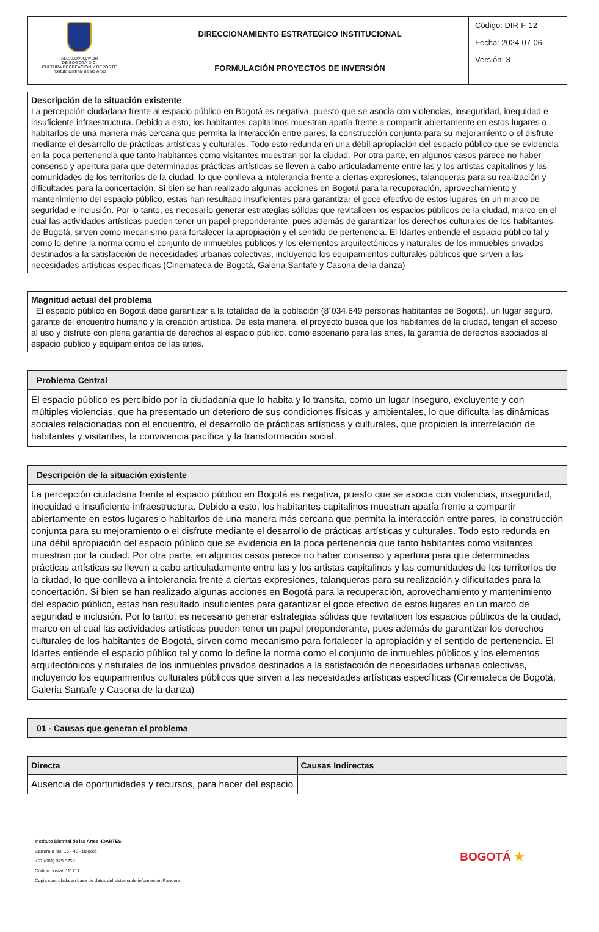| ALCALDÍA MAYOR DE BOGOTÁ D.C. CULTURA RECREACIÓN Y DEPORTE Instituto Distrital de las Artes | DIRECCIONAMIENTO ESTRATEGICO INSTITUCIONAL | Código: DIR-F-12 |
| | | Fecha: 2024-07-06 |
| | FORMULACIÓN PROYECTOS DE INVERSIÓN | Versión: 3 |
Descripción de la situación existente
La percepción ciudadana frente al espacio público en Bogotá es negativa, puesto que se asocia con violencias, inseguridad, inequidad e insuficiente infraestructura. Debido a esto, los habitantes capitalinos muestran apatía frente a compartir abiertamente en estos lugares o habitarlos de una manera más cercana que permita la interacción entre pares, la construcción conjunta para su mejoramiento o el disfrute mediante el desarrollo de prácticas artísticas y culturales. Todo esto redunda en una débil apropiación del espacio público que se evidencia en la poca pertenencia que tanto habitantes como visitantes muestran por la ciudad. Por otra parte, en algunos casos parece no haber consenso y apertura para que determinadas prácticas artísticas se lleven a cabo articuladamente entre las y los artistas capitalinos y las comunidades de los territorios de la ciudad, lo que conlleva a intolerancia frente a ciertas expresiones, talanqueras para su realización y dificultades para la concertación. Si bien se han realizado algunas acciones en Bogotá para la recuperación, aprovechamiento y mantenimiento del espacio público, estas han resultado insuficientes para garantizar el goce efectivo de estos lugares en un marco de seguridad e inclusión. Por lo tanto, es necesario generar estrategias sólidas que revitalicen los espacios públicos de la ciudad, marco en el cual las actividades artísticas pueden tener un papel preponderante, pues además de garantizar los derechos culturales de los habitantes de Bogotá, sirven como mecanismo para fortalecer la apropiación y el sentido de pertenencia. El Idartes entiende el espacio público tal y como lo define la norma como el conjunto de inmuebles públicos y los elementos arquitectónicos y naturales de los inmuebles privados destinados a la satisfacción de necesidades urbanas colectivas, incluyendo los equipamientos culturales públicos que sirven a las necesidades artísticas específicas (Cinemateca de Bogotá, Galeria Santafe y Casona de la danza)
Magnitud actual del problema
El espacio público en Bogotá debe garantizar a la totalidad de la población (8´034.649 personas habitantes de Bogotá), un lugar seguro, garante del encuentro humano y la creación artística. De esta manera, el proyecto busca que los habitantes de la ciudad, tengan el acceso al uso y disfrute con plena garantía de derechos al espacio público, como escenario para las artes, la garantía de derechos asociados al espacio público y equipamientos de las artes.
| Problema Central |
| El espacio público es percibido por la ciudadanía que lo habita y lo transita, como un lugar inseguro, excluyente y con múltiples violencias, que ha presentado un deterioro de sus condiciones físicas y ambientales, lo que dificulta las dinámicas sociales relacionadas con el encuentro, el desarrollo de prácticas artísticas y culturales, que propicien la interrelación de habitantes y visitantes, la convivencia pacífica y la transformación social. |
| Descripción de la situación existente |
| La percepción ciudadana frente al espacio público en Bogotá es negativa, puesto que se asocia con violencias, inseguridad, inequidad e insuficiente infraestructura. Debido a esto, los habitantes capitalinos muestran apatía frente a compartir abiertamente en estos lugares o habitarlos de una manera más cercana que permita la interacción entre pares, la construcción conjunta para su mejoramiento o el disfrute mediante el desarrollo de prácticas artísticas y culturales. Todo esto redunda en una débil apropiación del espacio público que se evidencia en la poca pertenencia que tanto habitantes como visitantes muestran por la ciudad. Por otra parte, en algunos casos parece no haber consenso y apertura para que determinadas prácticas artísticas se lleven a cabo articuladamente entre las y los artistas capitalinos y las comunidades de los territorios de la ciudad, lo que conlleva a intolerancia frente a ciertas expresiones, talanqueras para su realización y dificultades para la concertación. Si bien se han realizado algunas acciones en Bogotá para la recuperación, aprovechamiento y mantenimiento del espacio público, estas han resultado insuficientes para garantizar el goce efectivo de estos lugares en un marco de seguridad e inclusión. Por lo tanto, es necesario generar estrategias sólidas que revitalicen los espacios públicos de la ciudad, marco en el cual las actividades artísticas pueden tener un papel preponderante, pues además de garantizar los derechos culturales de los habitantes de Bogotá, sirven como mecanismo para fortalecer la apropiación y el sentido de pertenencia. El Idartes entiende el espacio público tal y como lo define la norma como el conjunto de inmuebles públicos y los elementos arquitectónicos y naturales de los inmuebles privados destinados a la satisfacción de necesidades urbanas colectivas, incluyendo los equipamientos culturales públicos que sirven a las necesidades artísticas específicas (Cinemateca de Bogotá, Galeria Santafe y Casona de la danza) |
| 01 - Causas que generan el problema |
| Directa | Causas Indirectas |
| --- | --- |
| Ausencia de oportunidades y recursos, para hacer del espacio | |
Instituto Distrital de las Artes -IDARTES-
Carrera 8 No. 15 - 46 - Bogotá
+57 (601) 379 5750
Código postal: 111711
Copia controlada en base de datos del sistema de información Pandora
BOGOTÁ ★